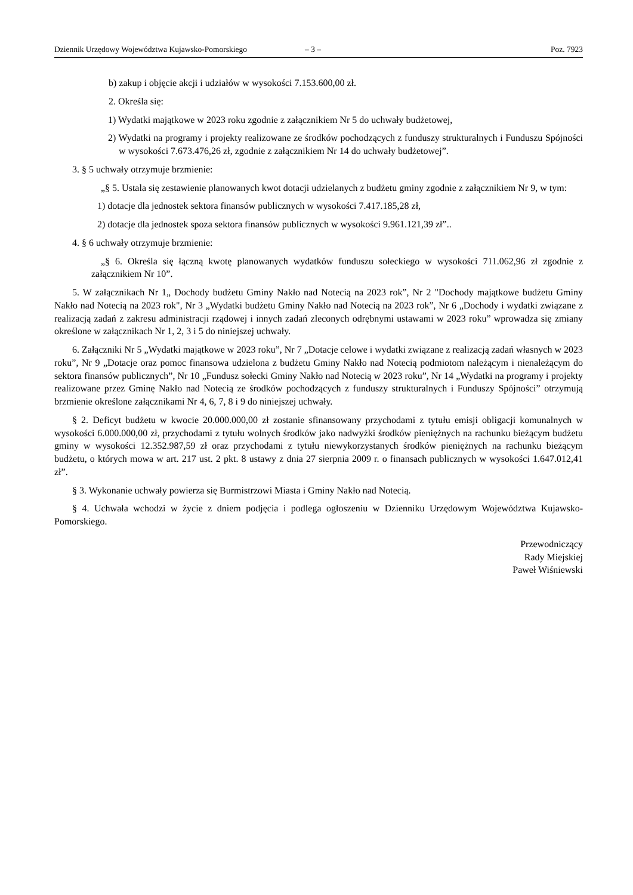Dziennik Urzędowy Województwa Kujawsko-Pomorskiego – 3 – Poz. 7923
b) zakup i objęcie akcji i udziałów w wysokości 7.153.600,00 zł.
2. Określa się:
1) Wydatki majątkowe w 2023 roku zgodnie z załącznikiem Nr 5 do uchwały budżetowej,
2) Wydatki na programy i projekty realizowane ze środków pochodzących z funduszy strukturalnych i Funduszu Spójności w wysokości 7.673.476,26 zł, zgodnie z załącznikiem Nr 14 do uchwały budżetowej”.
3. § 5 uchwały otrzymuje brzmienie:
„§ 5. Ustala się zestawienie planowanych kwot dotacji udzielanych z budżetu gminy zgodnie z załącznikiem Nr 9, w tym:
1) dotacje dla jednostek sektora finansów publicznych w wysokości 7.417.185,28 zł,
2) dotacje dla jednostek spoza sektora finansów publicznych w wysokości 9.961.121,39 zł”..
4. § 6 uchwały otrzymuje brzmienie:
„§ 6. Określa się łączną kwotę planowanych wydatków funduszu sołeckiego w wysokości 711.062,96 zł zgodnie z załącznikiem Nr 10”.
5. W załącznikach Nr 1„ Dochody budżetu Gminy Nakło nad Notecią na 2023 rok”, Nr 2 "Dochody majątkowe budżetu Gminy Nakło nad Notecią na 2023 rok", Nr 3 „Wydatki budżetu Gminy Nakło nad Notecią na 2023 rok”, Nr 6 „Dochody i wydatki związane z realizacją zadań z zakresu administracji rządowej i innych zadań zleconych odrębnymi ustawami w 2023 roku” wprowadza się zmiany określone w załącznikach Nr 1, 2, 3 i 5 do niniejszej uchwały.
6. Załączniki Nr 5 „Wydatki majątkowe w 2023 roku”, Nr 7 „Dotacje celowe i wydatki związane z realizacją zadań własnych w 2023 roku”, Nr 9 „Dotacje oraz pomoc finansowa udzielona z budżetu Gminy Nakło nad Notecią podmiotom należącym i nienależącym do sektora finansów publicznych”, Nr 10 „Fundusz sołecki Gminy Nakło nad Notecią w 2023 roku”, Nr 14 „Wydatki na programy i projekty realizowane przez Gminę Nakło nad Notecią ze środków pochodzących z funduszy strukturalnych i Funduszy Spójności” otrzymują brzmienie określone załącznikami Nr 4, 6, 7, 8 i 9 do niniejszej uchwały.
§ 2. Deficyt budżetu w kwocie 20.000.000,00 zł zostanie sfinansowany przychodami z tytułu emisji obligacji komunalnych w wysokości 6.000.000,00 zł, przychodami z tytułu wolnych środków jako nadwyżki środków pieniężnych na rachunku bieżącym budżetu gminy w wysokości 12.352.987,59 zł oraz przychodami z tytułu niewykorzystanych środków pieniężnych na rachunku bieżącym budżetu, o których mowa w art. 217 ust. 2 pkt. 8 ustawy z dnia 27 sierpnia 2009 r. o finansach publicznych w wysokości 1.647.012,41 zł”.
§ 3. Wykonanie uchwały powierza się Burmistrzowi Miasta i Gminy Nakło nad Notecią.
§ 4. Uchwała wchodzi w życie z dniem podjęcia i podlega ogłoszeniu w Dzienniku Urzędowym Województwa Kujawsko-Pomorskiego.
Przewodniczący
Rady Miejskiej
Paweł Wiśniewski